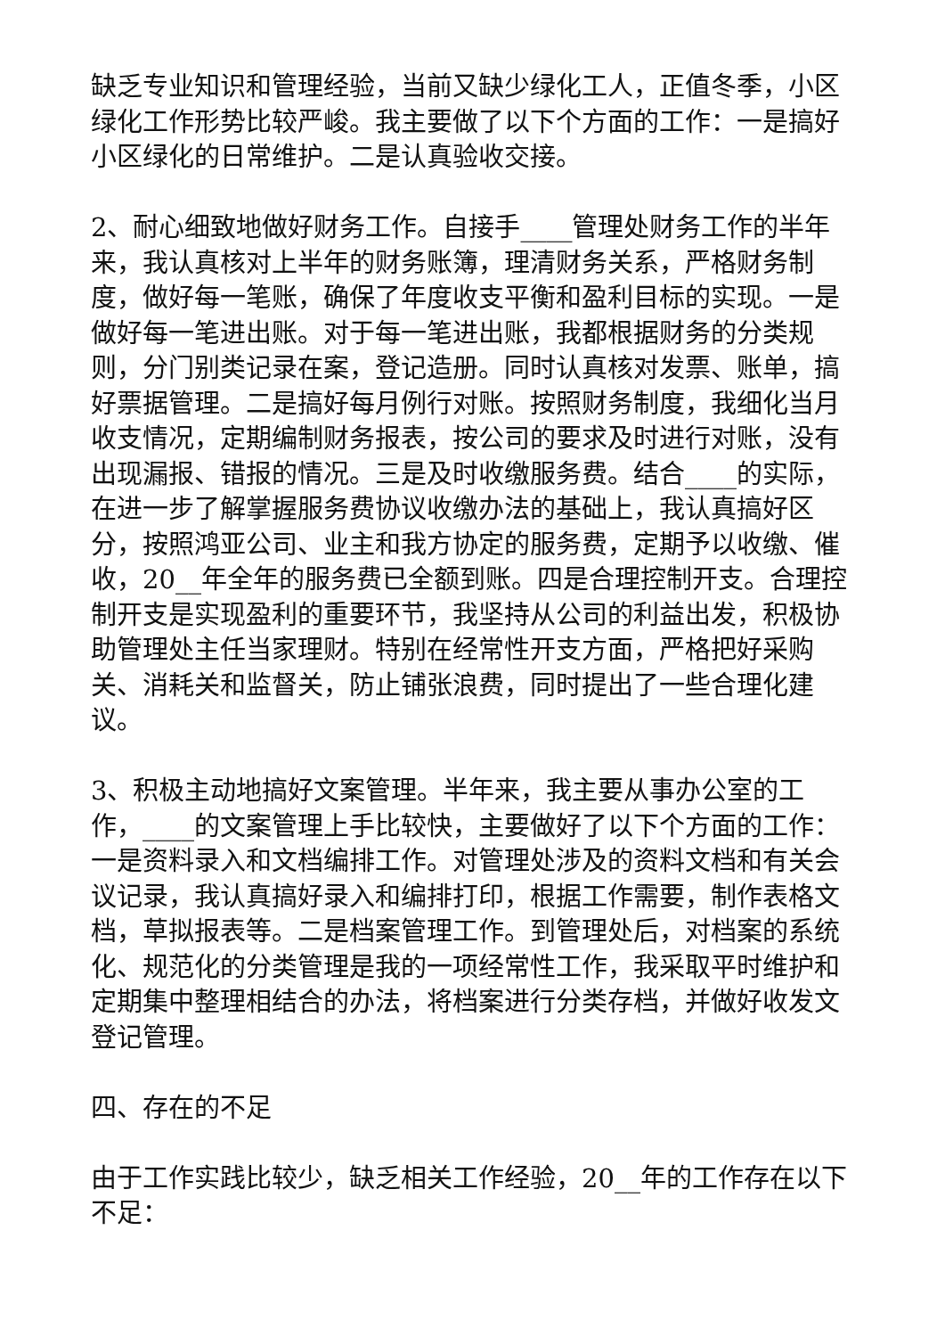缺乏专业知识和管理经验，当前又缺少绿化工人，正值冬季，小区绿化工作形势比较严峻。我主要做了以下个方面的工作：一是搞好小区绿化的日常维护。二是认真验收交接。
2、耐心细致地做好财务工作。自接手____管理处财务工作的半年来，我认真核对上半年的财务账簿，理清财务关系，严格财务制度，做好每一笔账，确保了年度收支平衡和盈利目标的实现。一是做好每一笔进出账。对于每一笔进出账，我都根据财务的分类规则，分门别类记录在案，登记造册。同时认真核对发票、账单，搞好票据管理。二是搞好每月例行对账。按照财务制度，我细化当月收支情况，定期编制财务报表，按公司的要求及时进行对账，没有出现漏报、错报的情况。三是及时收缴服务费。结合____的实际，在进一步了解掌握服务费协议收缴办法的基础上，我认真搞好区分，按照鸿亚公司、业主和我方协定的服务费，定期予以收缴、催收，20__年全年的服务费已全额到账。四是合理控制开支。合理控制开支是实现盈利的重要环节，我坚持从公司的利益出发，积极协助管理处主任当家理财。特别在经常性开支方面，严格把好采购关、消耗关和监督关，防止铺张浪费，同时提出了一些合理化建议。
3、积极主动地搞好文案管理。半年来，我主要从事办公室的工作，____的文案管理上手比较快，主要做好了以下个方面的工作：一是资料录入和文档编排工作。对管理处涉及的资料文档和有关会议记录，我认真搞好录入和编排打印，根据工作需要，制作表格文档，草拟报表等。二是档案管理工作。到管理处后，对档案的系统化、规范化的分类管理是我的一项经常性工作，我采取平时维护和定期集中整理相结合的办法，将档案进行分类存档，并做好收发文登记管理。
四、存在的不足
由于工作实践比较少，缺乏相关工作经验，20__年的工作存在以下不足：